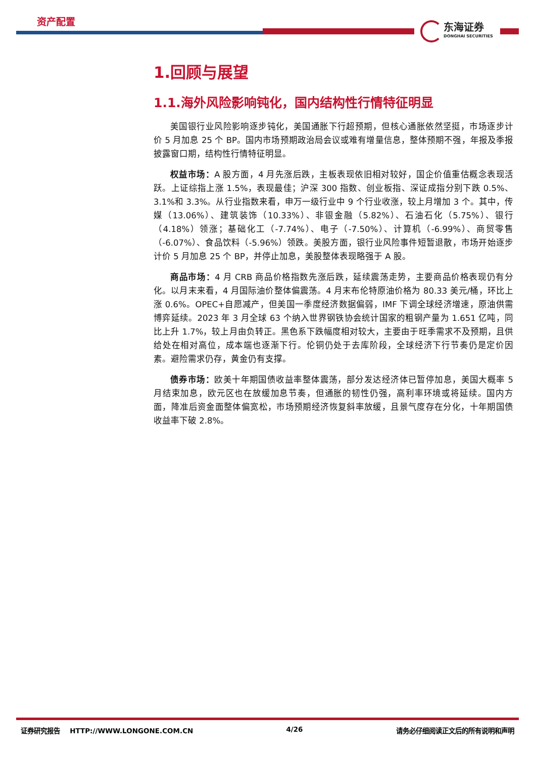资产配置
东海证券
DONGHAI SECURITIES
1.回顾与展望
1.1.海外风险影响钝化，国内结构性行情特征明显
美国银行业风险影响逐步钝化，美国通胀下行超预期，但核心通胀依然坚挺，市场逐步计价 5 月加息 25 个 BP。国内市场预期政治局会议或难有增量信息，整体预期不强，年报及季报披露窗口期，结构性行情特征明显。
权益市场：A 股方面，4 月先涨后跌，主板表现依旧相对较好，国企价值重估概念表现活跃。上证综指上涨 1.5%，表现最佳；沪深 300 指数、创业板指、深证成指分别下跌 0.5%、3.1%和 3.3%。从行业指数来看，申万一级行业中 9 个行业收涨，较上月增加 3 个。其中，传媒（13.06%）、建筑装饰（10.33%）、非银金融（5.82%）、石油石化（5.75%）、银行（4.18%）领涨；基础化工（-7.74%）、电子（-7.50%）、计算机（-6.99%）、商贸零售（-6.07%）、食品饮料（-5.96%）领跌。美股方面，银行业风险事件短暂退散，市场开始逐步计价 5 月加息 25 个 BP，并停止加息，美股整体表现略强于 A 股。
商品市场：4 月 CRB 商品价格指数先涨后跌，延续震荡走势，主要商品价格表现仍有分化。以月末来看，4 月国际油价整体偏震荡。4 月末布伦特原油价格为 80.33 美元/桶，环比上涨 0.6%。OPEC+自愿减产，但美国一季度经济数据偏弱，IMF 下调全球经济增速，原油供需博弈延续。2023 年 3 月全球 63 个纳入世界钢铁协会统计国家的粗钢产量为 1.651 亿吨，同比上升 1.7%，较上月由负转正。黑色系下跌幅度相对较大，主要由于旺季需求不及预期，且供给处在相对高位，成本端也逐渐下行。伦铜仍处于去库阶段，全球经济下行节奏仍是定价因素。避险需求仍存，黄金仍有支撑。
债券市场：欧美十年期国债收益率整体震荡，部分发达经济体已暂停加息，美国大概率 5 月结束加息，欧元区也在放缓加息节奏，但通胀的韧性仍强，高利率环境或将延续。国内方面，降准后资金面整体偏宽松，市场预期经济恢复斜率放缓，且景气度存在分化，十年期国债收益率下破 2.8%。
证券研究报告 HTTP://WWW.LONGONE.COM.CN 4/26 请务必仔细阅读正文后的所有说明和声明